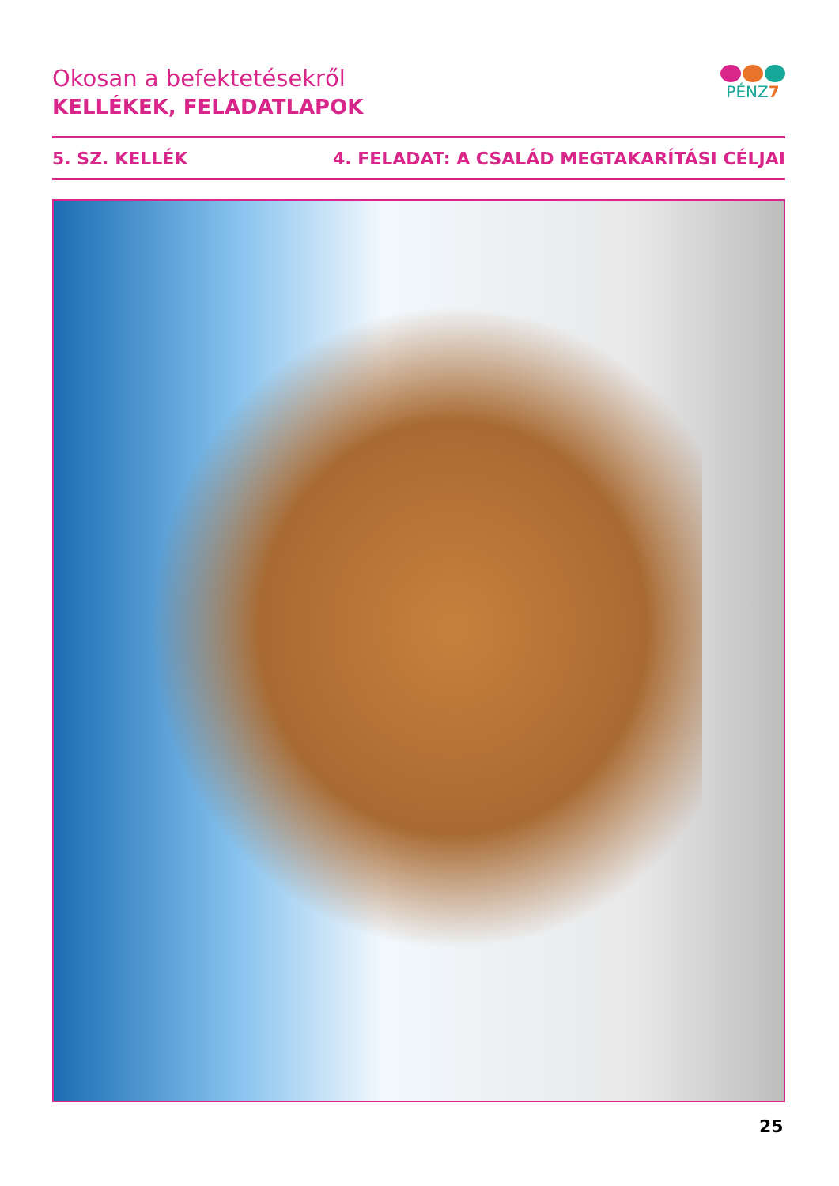Okosan a befektetésekről
KELLÉKEK, FELADATLAPOK
PÉNZ7
5. SZ. KELLÉK 4. FELADAT: A CSALÁD MEGTAKARÍTÁSI CÉLJAI
25